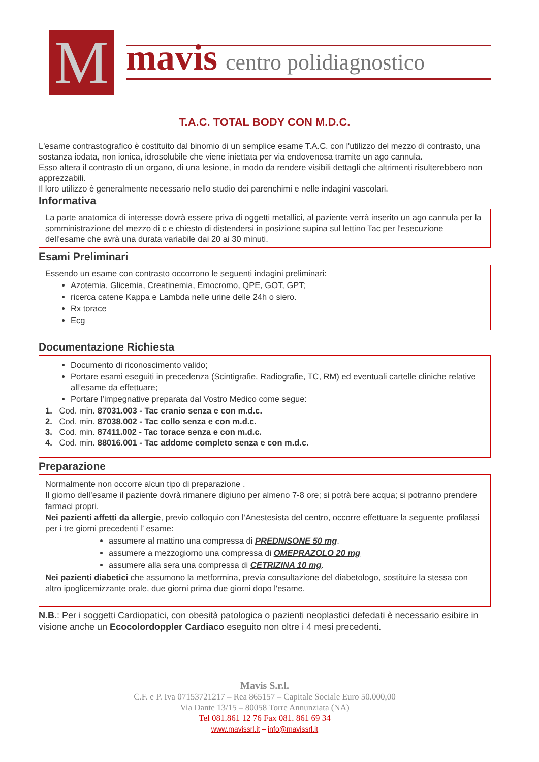M
mavis centro polidiagnostico
T.A.C. TOTAL BODY CON M.D.C.
L'esame contrastografico è costituito dal binomio di un semplice esame T.A.C. con l'utilizzo del mezzo di contrasto, una sostanza iodata, non ionica, idrosolubile che viene iniettata per via endovenosa tramite un ago cannula.
Esso altera il contrasto di un organo, di una lesione, in modo da rendere visibili dettagli che altrimenti risulterebbero non apprezzabili.
Il loro utilizzo è generalmente necessario nello studio dei parenchimi e nelle indagini vascolari.
Informativa
La parte anatomica di interesse dovrà essere priva di oggetti metallici, al paziente verrà inserito un ago cannula per la somministrazione del mezzo di c e chiesto di distendersi in posizione supina sul lettino Tac per l'esecuzione dell'esame che avrà una durata variabile dai 20 ai 30 minuti.
Esami Preliminari
Essendo un esame con contrasto occorrono le seguenti indagini preliminari:
Azotemia, Glicemia, Creatinemia, Emocromo, QPE, GOT, GPT;
ricerca catene Kappa e Lambda nelle urine delle 24h o siero.
Rx torace
Ecg
Documentazione Richiesta
Documento di riconoscimento valido;
Portare esami eseguiti in precedenza (Scintigrafie, Radiografie, TC, RM) ed eventuali cartelle cliniche relative all’esame da effettuare;
Portare l’impegnative preparata dal Vostro Medico come segue:
1. Cod. min. 87031.003 - Tac cranio senza e con m.d.c.
2. Cod. min. 87038.002 - Tac collo senza e con m.d.c.
3. Cod. min. 87411.002 - Tac torace senza e con m.d.c.
4. Cod. min. 88016.001 - Tac addome completo senza e con m.d.c.
Preparazione
Normalmente non occorre alcun tipo di preparazione .
Il giorno dell’esame il paziente dovrà rimanere digiuno per almeno 7-8 ore; si potrà bere acqua; si potranno prendere farmaci propri.
Nei pazienti affetti da allergie, previo colloquio con l’Anestesista del centro, occorre effettuare la seguente profilassi per i tre giorni precedenti l’ esame:
assumere al mattino una compressa di PREDNISONE 50 mg.
assumere a mezzogiorno una compressa di OMEPRAZOLO 20 mg
assumere alla sera una compressa di CETRIZINA 10 mg.
Nei pazienti diabetici che assumono la metformina, previa consultazione del diabetologo, sostituire la stessa con altro ipoglicemizzante orale, due giorni prima due giorni dopo l'esame.
N.B.: Per i soggetti Cardiopatici, con obesità patologica o pazienti neoplastici defedati è necessario esibire in visione anche un Ecocolordoppler Cardiaco eseguito non oltre i 4 mesi precedenti.
Mavis S.r.l.
C.F. e P. Iva 07153721217 – Rea 865157 – Capitale Sociale Euro 50.000,00
Via Dante 13/15 – 80058 Torre Annunziata (NA)
Tel 081.861 12 76 Fax 081. 861 69 34
www.mavissrl.it – info@mavissrl.it